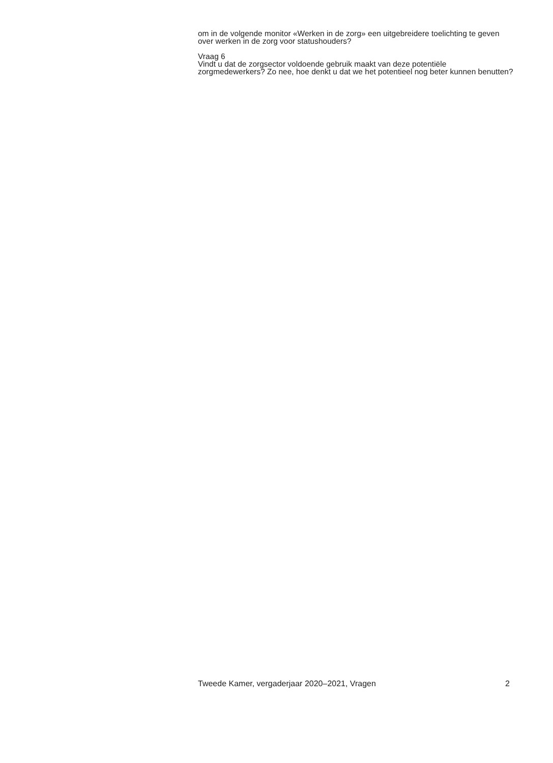om in de volgende monitor «Werken in de zorg» een uitgebreidere toelichting te geven over werken in de zorg voor statushouders?
Vraag 6
Vindt u dat de zorgsector voldoende gebruik maakt van deze potentiële zorgmedewerkers? Zo nee, hoe denkt u dat we het potentieel nog beter kunnen benutten?
Tweede Kamer, vergaderjaar 2020–2021, Vragen 2